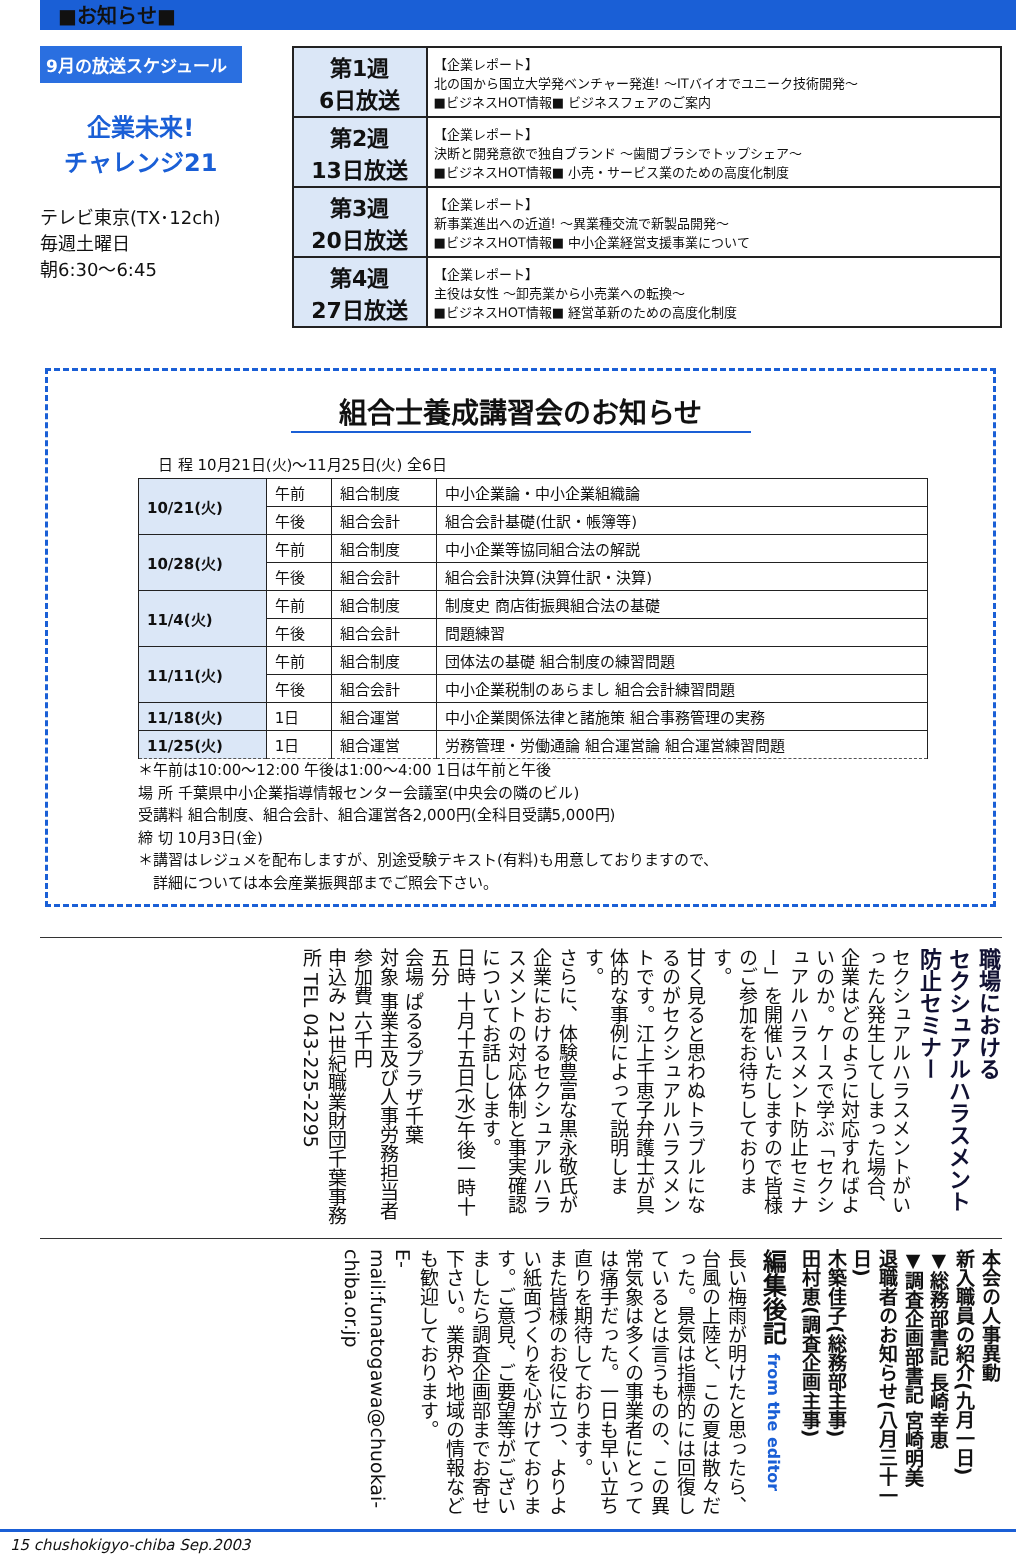■お知らせ■
9月の放送スケジュール
企業未来!
チャレンジ21
テレビ東京(TX･12ch)
毎週土曜日
朝6:30〜6:45
| 第1週 6日放送 | 【企業レポート】 北の国から国立大学発ベンチャー発進! 〜ITバイオでユニーク技術開発〜 ■ビジネスHOT情報■ ビジネスフェアのご案内 |
| 第2週 13日放送 | 【企業レポート】 決断と開発意欲で独自ブランド 〜歯間ブラシでトップシェア〜 ■ビジネスHOT情報■ 小売・サービス業のための高度化制度 |
| 第3週 20日放送 | 【企業レポート】 新事業進出への近道! 〜異業種交流で新製品開発〜 ■ビジネスHOT情報■ 中小企業経営支援事業について |
| 第4週 27日放送 | 【企業レポート】 主役は女性 〜卸売業から小売業への転換〜 ■ビジネスHOT情報■ 経営革新のための高度化制度 |
組合士養成講習会のお知らせ
日 程 10月21日(火)〜11月25日(火) 全6日
| 10/21(火) | 午前 | 組合制度 | 中小企業論・中小企業組織論 |
| | 午後 | 組合会計 | 組合会計基礎(仕訳・帳簿等) |
| 10/28(火) | 午前 | 組合制度 | 中小企業等協同組合法の解説 |
| | 午後 | 組合会計 | 組合会計決算(決算仕訳・決算) |
| 11/4(火) | 午前 | 組合制度 | 制度史 商店街振興組合法の基礎 |
| | 午後 | 組合会計 | 問題練習 |
| 11/11(火) | 午前 | 組合制度 | 団体法の基礎 組合制度の練習問題 |
| | 午後 | 組合会計 | 中小企業税制のあらまし 組合会計練習問題 |
| 11/18(火) | 1日 | 組合運営 | 中小企業関係法律と諸施策 組合事務管理の実務 |
| 11/25(火) | 1日 | 組合運営 | 労務管理・労働通論 組合運営論 組合運営練習問題 |
＊午前は10:00〜12:00 午後は1:00〜4:00 1日は午前と午後
場 所 千葉県中小企業指導情報センター会議室(中央会の隣のビル)
受講料 組合制度、組合会計、組合運営各2,000円(全科目受講5,000円)
締 切 10月3日(金)
＊講習はレジュメを配布しますが、別途受験テキスト(有料)も用意しておりますので、
　詳細については本会産業振興部までご照会下さい。
職場における
セクシュアルハラスメント
防止セミナー
セクシュアルハラスメントがいったん発生してしまった場合、企業はどのように対応すればよいのか。ケースで学ぶ「セクシュアルハラスメント防止セミナー」を開催いたしますので皆様のご参加をお待ちしております。
甘く見ると思わぬトラブルになるのがセクシュアルハラスメントです。江上千恵子弁護士が具体的な事例によって説明します。
さらに、体験豊富な黒永敬氏が企業におけるセクシュアルハラスメントの対応体制と事実確認についてお話しします。
日時 十月十五日(水)午後一時十五分
会場 ぱるるプラザ千葉
対象 事業主及び人事労務担当者
参加費 六千円
申込み 21世紀職業財団千葉事務所 TEL 043-225-2295
本会の人事異動
新入職員の紹介(九月一日)
▼総務部書記 長崎幸恵
▼調査企画部書記 宮崎明美
退職者のお知らせ(八月三十一日)
木築佳子(総務部主事)
田村恵(調査企画主事)
編集後記 from the editor
長い梅雨が明けたと思ったら、台風の上陸と、この夏は散々だった。景気は指標的には回復しているとは言うものの、この異常気象は多くの事業者にとっては痛手だった。一日も早い立ち直りを期待しております。
また皆様のお役に立つ、よりよい紙面づくりを心がけております。ご意見、ご要望等がございましたら調査企画部までお寄せ下さい。業界や地域の情報なども歓迎しております。
E-mail:funatogawa@chuokai-chiba.or.jp
15 chushokigyo-chiba Sep.2003